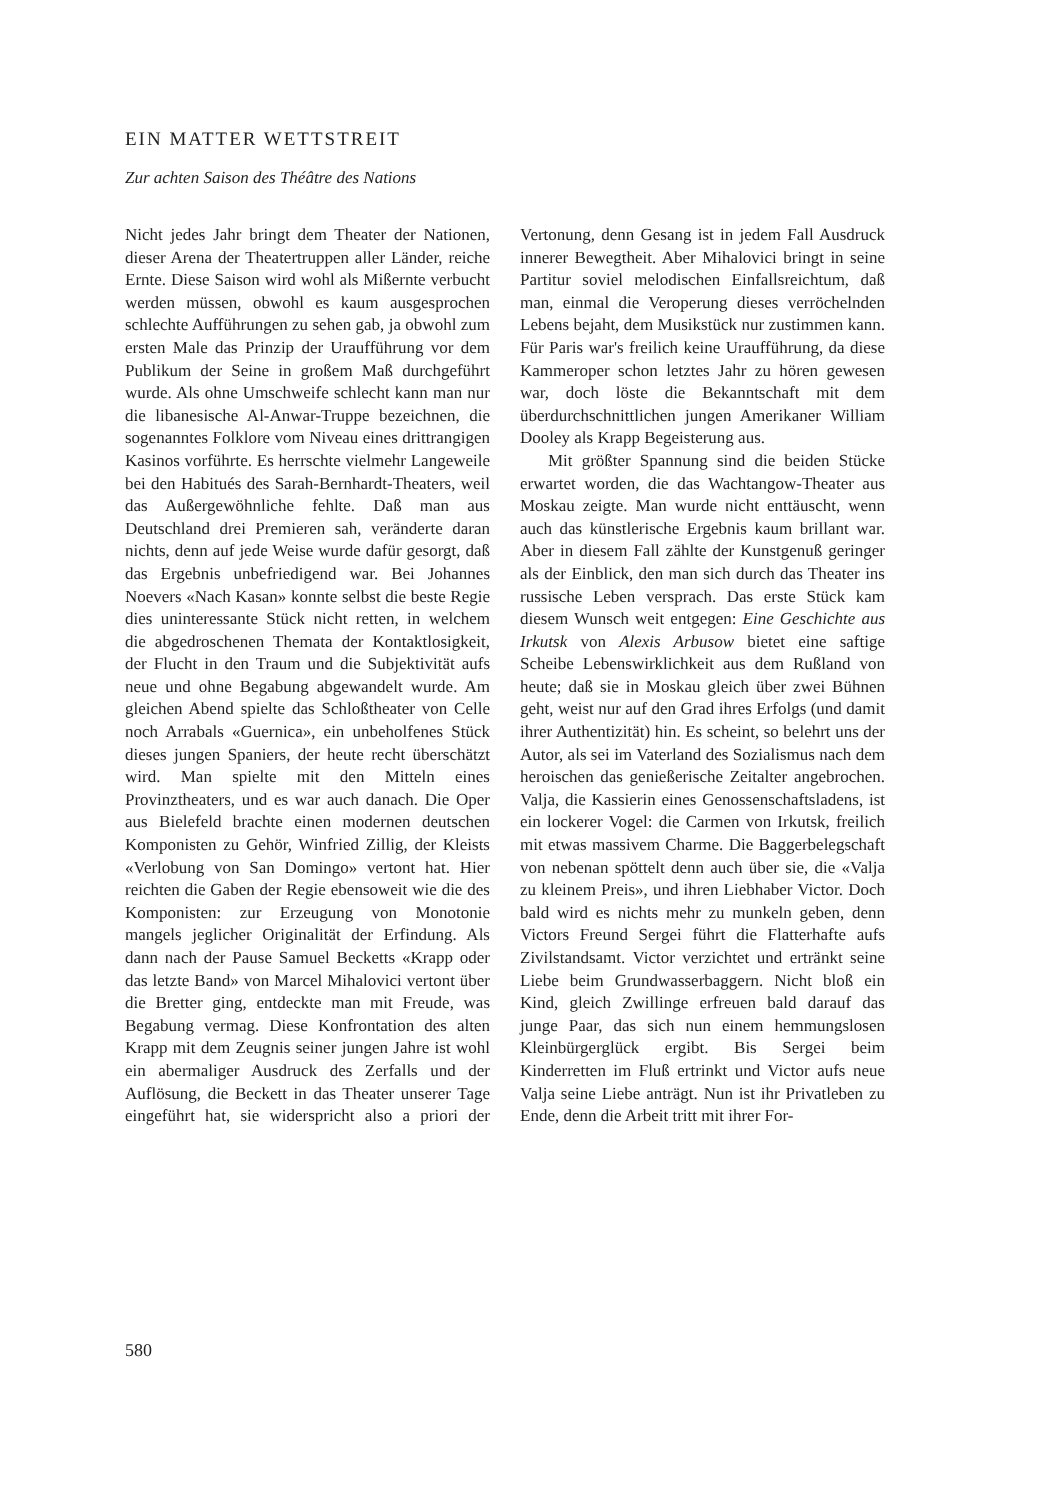EIN MATTER WETTSTREIT
Zur achten Saison des Théâtre des Nations
Nicht jedes Jahr bringt dem Theater der Nationen, dieser Arena der Theatertruppen aller Länder, reiche Ernte. Diese Saison wird wohl als Mißernte verbucht werden müssen, obwohl es kaum ausgesprochen schlechte Aufführungen zu sehen gab, ja obwohl zum ersten Male das Prinzip der Uraufführung vor dem Publikum der Seine in großem Maß durchgeführt wurde. Als ohne Umschweife schlecht kann man nur die libanesische Al-Anwar-Truppe bezeichnen, die sogenanntes Folklore vom Niveau eines drittrangigen Kasinos vorführte. Es herrschte vielmehr Langeweile bei den Habitués des Sarah-Bernhardt-Theaters, weil das Außergewöhnliche fehlte. Daß man aus Deutschland drei Premieren sah, veränderte daran nichts, denn auf jede Weise wurde dafür gesorgt, daß das Ergebnis unbefriedigend war. Bei Johannes Noevers «Nach Kasan» konnte selbst die beste Regie dies uninteressante Stück nicht retten, in welchem die abgedroschenen Themata der Kontaktlosigkeit, der Flucht in den Traum und die Subjektivität aufs neue und ohne Begabung abgewandelt wurde. Am gleichen Abend spielte das Schloßtheater von Celle noch Arrabals «Guernica», ein unbeholfenes Stück dieses jungen Spaniers, der heute recht überschätzt wird. Man spielte mit den Mitteln eines Provinztheaters, und es war auch danach. Die Oper aus Bielefeld brachte einen modernen deutschen Komponisten zu Gehör, Winfried Zillig, der Kleists «Verlobung von San Domingo» vertont hat. Hier reichten die Gaben der Regie ebensoweit wie die des Komponisten: zur Erzeugung von Monotonie mangels jeglicher Originalität der Erfindung. Als dann nach der Pause Samuel Becketts «Krapp oder das letzte Band» von Marcel Mihalovici vertont über die Bretter ging, entdeckte man mit Freude, was Begabung vermag. Diese Konfrontation des alten Krapp mit dem Zeugnis seiner jungen Jahre ist wohl ein abermaliger Ausdruck des Zerfalls und der Auflösung, die Beckett in das Theater unserer Tage eingeführt hat, sie widerspricht also a priori der Vertonung, denn Gesang ist in jedem Fall Ausdruck innerer Bewegtheit. Aber Mihalovici bringt in seine Partitur soviel melodischen Einfallsreichtum, daß man, einmal die Veroperung dieses verröchelnden Lebens bejaht, dem Musikstück nur zustimmen kann. Für Paris war's freilich keine Uraufführung, da diese Kammeroper schon letztes Jahr zu hören gewesen war, doch löste die Bekanntschaft mit dem überdurchschnittlichen jungen Amerikaner William Dooley als Krapp Begeisterung aus.
Mit größter Spannung sind die beiden Stücke erwartet worden, die das Wachtangow-Theater aus Moskau zeigte. Man wurde nicht enttäuscht, wenn auch das künstlerische Ergebnis kaum brillant war. Aber in diesem Fall zählte der Kunstgenuß geringer als der Einblick, den man sich durch das Theater ins russische Leben versprach. Das erste Stück kam diesem Wunsch weit entgegen: Eine Geschichte aus Irkutsk von Alexis Arbusow bietet eine saftige Scheibe Lebenswirklichkeit aus dem Rußland von heute; daß sie in Moskau gleich über zwei Bühnen geht, weist nur auf den Grad ihres Erfolgs (und damit ihrer Authentizität) hin. Es scheint, so belehrt uns der Autor, als sei im Vaterland des Sozialismus nach dem heroischen das genießerische Zeitalter angebrochen. Valja, die Kassierin eines Genossenschaftsladens, ist ein lockerer Vogel: die Carmen von Irkutsk, freilich mit etwas massivem Charme. Die Baggerbelegschaft von nebenan spöttelt denn auch über sie, die «Valja zu kleinem Preis», und ihren Liebhaber Victor. Doch bald wird es nichts mehr zu munkeln geben, denn Victors Freund Sergei führt die Flatterhafte aufs Zivilstandsamt. Victor verzichtet und ertränkt seine Liebe beim Grundwasserbaggern. Nicht bloß ein Kind, gleich Zwillinge erfreuen bald darauf das junge Paar, das sich nun einem hemmungslosen Kleinbürgerglück ergibt. Bis Sergei beim Kinderretten im Fluß ertrinkt und Victor aufs neue Valja seine Liebe anträgt. Nun ist ihr Privatleben zu Ende, denn die Arbeit tritt mit ihrer For-
580